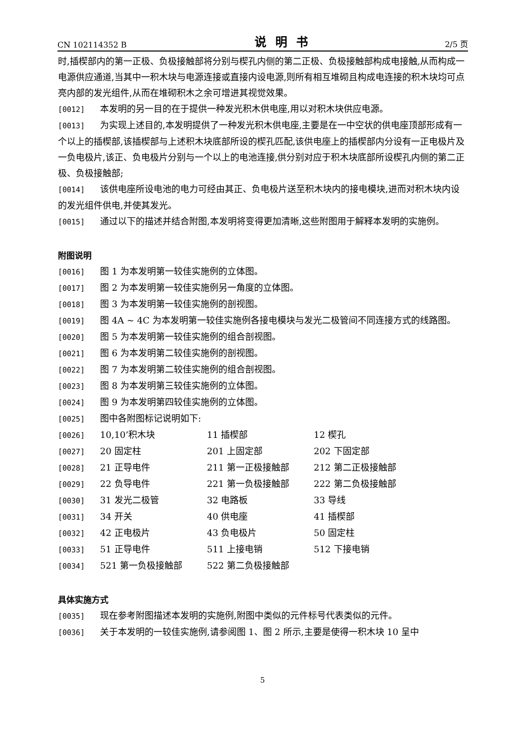CN 102114352 B 说明书 2/5 页
时,插楔部内的第一正极、负极接触部将分别与楔孔内侧的第二正极、负极接触部构成电接触,从而构成一电源供应通道,当其中一积木块与电源连接或直接内设电源,则所有相互堆砌且构成电连接的积木块均可点亮内部的发光组件,从而在堆砌积木之余可增进其视觉效果。
[0012] 本发明的另一目的在于提供一种发光积木供电座,用以对积木块供应电源。
[0013] 为实现上述目的,本发明提供了一种发光积木供电座,主要是在一中空状的供电座顶部形成有一个以上的插楔部,该插楔部与上述积木块底部所设的楔孔匹配,该供电座上的插楔部内分设有一正电极片及一负电极片,该正、负电极片分别与一个以上的电池连接,供分别对应于积木块底部所设楔孔内侧的第二正极、负极接触部;
[0014] 该供电座所设电池的电力可经由其正、负电极片送至积木块内的接电模块,进而对积木块内设的发光组件供电,并使其发光。
[0015] 通过以下的描述并结合附图,本发明将变得更加清晰,这些附图用于解释本发明的实施例。
附图说明
[0016] 图 1 为本发明第一较佳实施例的立体图。
[0017] 图 2 为本发明第一较佳实施例另一角度的立体图。
[0018] 图 3 为本发明第一较佳实施例的剖视图。
[0019] 图 4A ~ 4C 为本发明第一较佳实施例各接电模块与发光二极管间不同连接方式的线路图。
[0020] 图 5 为本发明第一较佳实施例的组合剖视图。
[0021] 图 6 为本发明第二较佳实施例的剖视图。
[0022] 图 7 为本发明第二较佳实施例的组合剖视图。
[0023] 图 8 为本发明第三较佳实施例的立体图。
[0024] 图 9 为本发明第四较佳实施例的立体图。
[0025] 图中各附图标记说明如下:
[0026] 10,10’积木块 11 插楔部 12 楔孔
[0027] 20 固定柱 201 上固定部 202 下固定部
[0028] 21 正导电件 211 第一正极接触部 212 第二正极接触部
[0029] 22 负导电件 221 第一负极接触部 222 第二负极接触部
[0030] 31 发光二极管 32 电路板 33 导线
[0031] 34 开关 40 供电座 41 插楔部
[0032] 42 正电极片 43 负电极片 50 固定柱
[0033] 51 正导电件 511 上接电销 512 下接电销
[0034] 521 第一负极接触部 522 第二负极接触部
具体实施方式
[0035] 现在参考附图描述本发明的实施例,附图中类似的元件标号代表类似的元件。
[0036] 关于本发明的一较佳实施例,请参阅图 1、图 2 所示,主要是使得一积木块 10 呈中
5